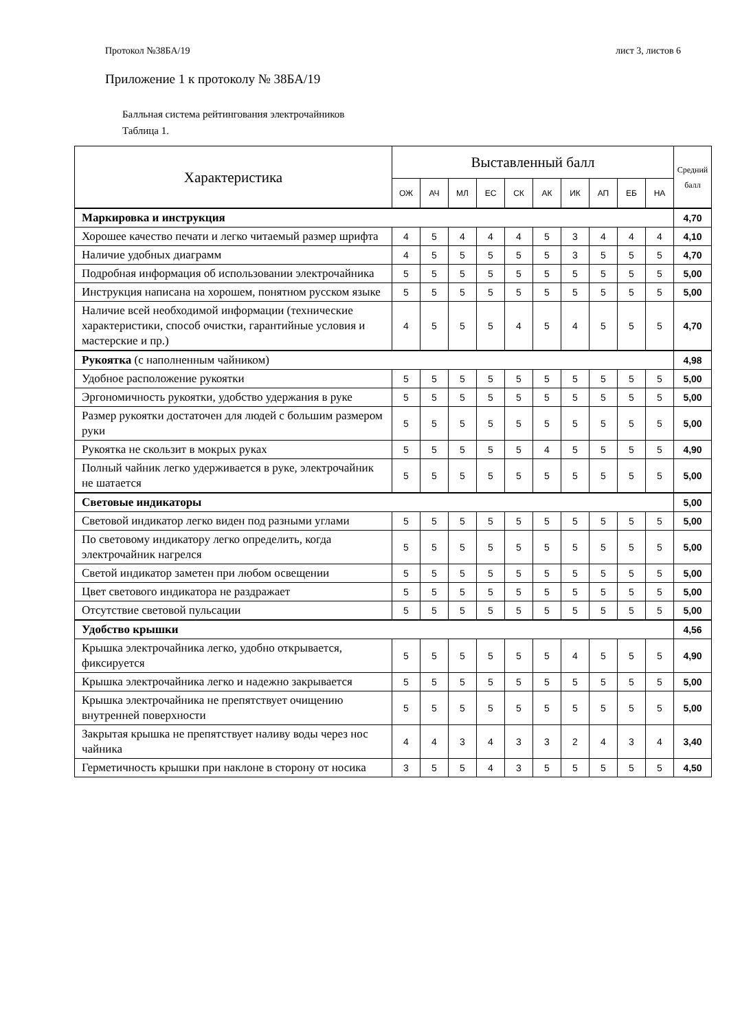Протокол №38БА/19 лист 3, листов 6
Приложение 1 к протоколу № 38БА/19
Балльная система рейтингования электрочайников
Таблица 1.
| Характеристика | Выставленный балл | | | | | | | | | | Средний балл |
| --- | --- | --- | --- | --- | --- | --- | --- | --- | --- | --- | --- |
| | ОЖ | АЧ | МЛ | ЕС | СК | АК | ИК | АП | ЕБ | НА | |
| Маркировка и инструкция | | | | | | | | | | | 4,70 |
| Хорошее качество печати и легко читаемый размер шрифта | 4 | 5 | 4 | 4 | 4 | 5 | 3 | 4 | 4 | 4 | 4,10 |
| Наличие удобных диаграмм | 4 | 5 | 5 | 5 | 5 | 5 | 3 | 5 | 5 | 5 | 4,70 |
| Подробная информация об использовании электрочайника | 5 | 5 | 5 | 5 | 5 | 5 | 5 | 5 | 5 | 5 | 5,00 |
| Инструкция написана на хорошем, понятном русском языке | 5 | 5 | 5 | 5 | 5 | 5 | 5 | 5 | 5 | 5 | 5,00 |
| Наличие всей необходимой информации (технические характеристики, способ очистки, гарантийные условия и мастерские и пр.) | 4 | 5 | 5 | 5 | 4 | 5 | 4 | 5 | 5 | 5 | 4,70 |
| Рукоятка (с наполненным чайником) | | | | | | | | | | | 4,98 |
| Удобное расположение рукоятки | 5 | 5 | 5 | 5 | 5 | 5 | 5 | 5 | 5 | 5 | 5,00 |
| Эргономичность рукоятки, удобство удержания в руке | 5 | 5 | 5 | 5 | 5 | 5 | 5 | 5 | 5 | 5 | 5,00 |
| Размер рукоятки достаточен для людей с большим размером руки | 5 | 5 | 5 | 5 | 5 | 5 | 5 | 5 | 5 | 5 | 5,00 |
| Рукоятка не скользит в мокрых руках | 5 | 5 | 5 | 5 | 5 | 4 | 5 | 5 | 5 | 5 | 4,90 |
| Полный чайник легко удерживается в руке, электрочайник не шатается | 5 | 5 | 5 | 5 | 5 | 5 | 5 | 5 | 5 | 5 | 5,00 |
| Световые индикаторы | | | | | | | | | | | 5,00 |
| Световой индикатор легко виден под разными углами | 5 | 5 | 5 | 5 | 5 | 5 | 5 | 5 | 5 | 5 | 5,00 |
| По световому индикатору легко определить, когда электрочайник нагрелся | 5 | 5 | 5 | 5 | 5 | 5 | 5 | 5 | 5 | 5 | 5,00 |
| Светой индикатор заметен при любом освещении | 5 | 5 | 5 | 5 | 5 | 5 | 5 | 5 | 5 | 5 | 5,00 |
| Цвет светового индикатора не раздражает | 5 | 5 | 5 | 5 | 5 | 5 | 5 | 5 | 5 | 5 | 5,00 |
| Отсутствие световой пульсации | 5 | 5 | 5 | 5 | 5 | 5 | 5 | 5 | 5 | 5 | 5,00 |
| Удобство крышки | | | | | | | | | | | 4,56 |
| Крышка электрочайника легко, удобно открывается, фиксируется | 5 | 5 | 5 | 5 | 5 | 5 | 4 | 5 | 5 | 5 | 4,90 |
| Крышка электрочайника легко и надежно закрывается | 5 | 5 | 5 | 5 | 5 | 5 | 5 | 5 | 5 | 5 | 5,00 |
| Крышка электрочайника не препятствует очищению внутренней поверхности | 5 | 5 | 5 | 5 | 5 | 5 | 5 | 5 | 5 | 5 | 5,00 |
| Закрытая крышка не препятствует наливу воды через нос чайника | 4 | 4 | 3 | 4 | 3 | 3 | 2 | 4 | 3 | 4 | 3,40 |
| Герметичность крышки при наклоне в сторону от носика | 3 | 5 | 5 | 4 | 3 | 5 | 5 | 5 | 5 | 5 | 4,50 |